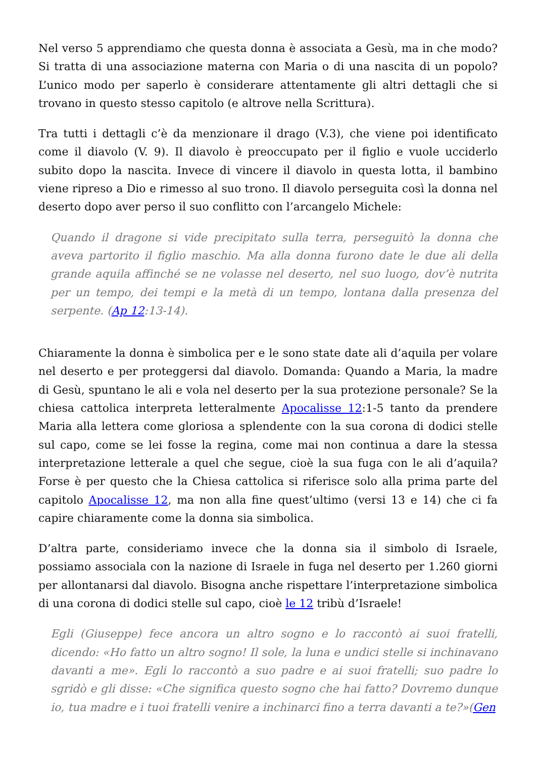Nel verso 5 apprendiamo che questa donna è associata a Gesù, ma in che modo? Si tratta di una associazione materna con Maria o di una nascita di un popolo? L’unico modo per saperlo è considerare attentamente gli altri dettagli che si trovano in questo stesso capitolo (e altrove nella Scrittura).
Tra tutti i dettagli c’è da menzionare il drago (V.3), che viene poi identificato come il diavolo (V. 9). Il diavolo è preoccupato per il figlio e vuole ucciderlo subito dopo la nascita. Invece di vincere il diavolo in questa lotta, il bambino viene ripreso a Dio e rimesso al suo trono. Il diavolo perseguita così la donna nel deserto dopo aver perso il suo conflitto con l’arcangelo Michele:
Quando il dragone si vide precipitato sulla terra, perseguitò la donna che aveva partorito il figlio maschio. Ma alla donna furono date le due ali della grande aquila affinché se ne volasse nel deserto, nel suo luogo, dov’è nutrita per un tempo, dei tempi e la metà di un tempo, lontana dalla presenza del serpente. (Ap 12:13-14).
Chiaramente la donna è simbolica per e le sono state date ali d’aquila per volare nel deserto e per proteggersi dal diavolo. Domanda: Quando a Maria, la madre di Gesù, spuntano le ali e vola nel deserto per la sua protezione personale? Se la chiesa cattolica interpreta letteralmente Apocalisse 12:1-5 tanto da prendere Maria alla lettera come gloriosa a splendente con la sua corona di dodici stelle sul capo, come se lei fosse la regina, come mai non continua a dare la stessa interpretazione letterale a quel che segue, cioè la sua fuga con le ali d’aquila? Forse è per questo che la Chiesa cattolica si riferisce solo alla prima parte del capitolo Apocalisse 12, ma non alla fine quest’ultimo (versi 13 e 14) che ci fa capire chiaramente come la donna sia simbolica.
D’altra parte, consideriamo invece che la donna sia il simbolo di Israele, possiamo associala con la nazione di Israele in fuga nel deserto per 1.260 giorni per allontanarsi dal diavolo. Bisogna anche rispettare l’interpretazione simbolica di una corona di dodici stelle sul capo, cioè le 12 tribù d’Israele!
Egli (Giuseppe) fece ancora un altro sogno e lo raccontò ai suoi fratelli, dicendo: «Ho fatto un altro sogno! Il sole, la luna e undici stelle si inchinavano davanti a me». Egli lo raccontò a suo padre e ai suoi fratelli; suo padre lo sgridò e gli disse: «Che significa questo sogno che hai fatto? Dovremo dunque io, tua madre e i tuoi fratelli venire a inchinarci fino a terra davanti a te?»(Gen